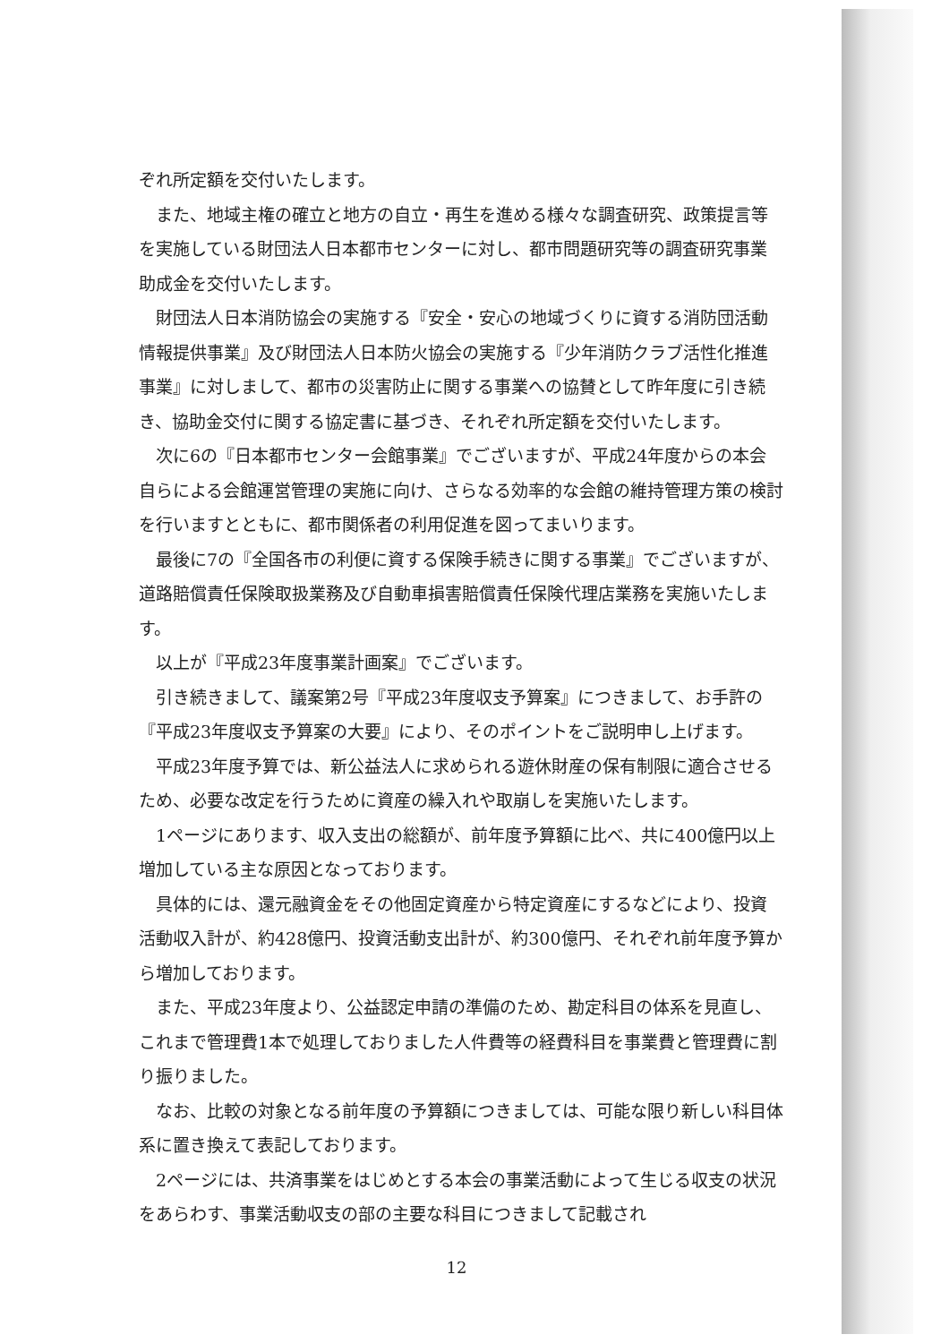ぞれ所定額を交付いたします。
また、地域主権の確立と地方の自立・再生を進める様々な調査研究、政策提言等を実施している財団法人日本都市センターに対し、都市問題研究等の調査研究事業助成金を交付いたします。
財団法人日本消防協会の実施する『安全・安心の地域づくりに資する消防団活動情報提供事業』及び財団法人日本防火協会の実施する『少年消防クラブ活性化推進事業』に対しまして、都市の災害防止に関する事業への協賛として昨年度に引き続き、協助金交付に関する協定書に基づき、それぞれ所定額を交付いたします。
次に6の『日本都市センター会館事業』でございますが、平成24年度からの本会自らによる会館運営管理の実施に向け、さらなる効率的な会館の維持管理方策の検討を行いますとともに、都市関係者の利用促進を図ってまいります。
最後に7の『全国各市の利便に資する保険手続きに関する事業』でございますが、道路賠償責任保険取扱業務及び自動車損害賠償責任保険代理店業務を実施いたします。
以上が『平成23年度事業計画案』でございます。
引き続きまして、議案第2号『平成23年度収支予算案』につきまして、お手許の『平成23年度収支予算案の大要』により、そのポイントをご説明申し上げます。
平成23年度予算では、新公益法人に求められる遊休財産の保有制限に適合させるため、必要な改定を行うために資産の繰入れや取崩しを実施いたします。
1ページにあります、収入支出の総額が、前年度予算額に比べ、共に400億円以上増加している主な原因となっております。
具体的には、還元融資金をその他固定資産から特定資産にするなどにより、投資活動収入計が、約428億円、投資活動支出計が、約300億円、それぞれ前年度予算から増加しております。
また、平成23年度より、公益認定申請の準備のため、勘定科目の体系を見直し、これまで管理費1本で処理しておりました人件費等の経費科目を事業費と管理費に割り振りました。
なお、比較の対象となる前年度の予算額につきましては、可能な限り新しい科目体系に置き換えて表記しております。
2ページには、共済事業をはじめとする本会の事業活動によって生じる収支の状況をあらわす、事業活動収支の部の主要な科目につきまして記載され
12